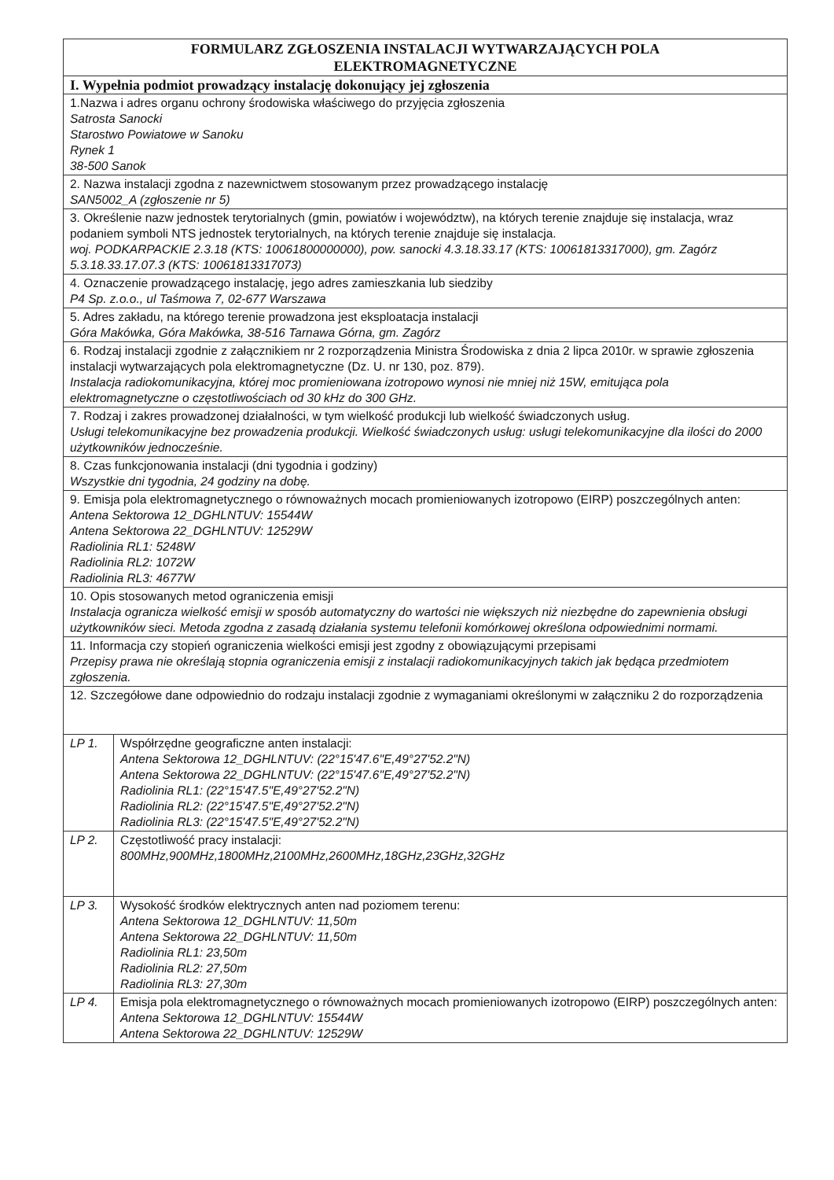| FORMULARZ ZGŁOSZENIA INSTALACJI WYTWARZAJĄCYCH POLA ELEKTROMAGNETYCZNE | |
| --- | --- |
| I. Wypełnia podmiot prowadzący instalację dokonujący jej zgłoszenia | |
| 1.Nazwa i adres organu ochrony środowiska właściwego do przyjęcia zgłoszenia Satrosta Sanocki Starostwo Powiatowe w Sanoku Rynek 1 38-500 Sanok | |
| 2. Nazwa instalacji zgodna z nazewnictwem stosowanym przez prowadzącego instalację SAN5002_A (zgłoszenie nr 5) | |
| 3. Określenie nazw jednostek terytorialnych (gmin, powiatów i województw), na których terenie znajduje się instalacja, wraz podaniem symboli NTS jednostek terytorialnych, na których terenie znajduje się instalacja. woj. PODKARPACKIE 2.3.18 (KTS: 10061800000000), pow. sanocki 4.3.18.33.17 (KTS: 10061813317000), gm. Zagórz 5.3.18.33.17.07.3 (KTS: 10061813317073) | |
| 4. Oznaczenie prowadzącego instalację, jego adres zamieszkania lub siedziby P4 Sp. z.o.o., ul Taśmowa 7, 02-677 Warszawa | |
| 5. Adres zakładu, na którego terenie prowadzona jest eksploatacja instalacji Góra Makówka, Góra Makówka, 38-516 Tarnawa Górna, gm. Zagórz | |
| 6. Rodzaj instalacji zgodnie z załącznikiem nr 2 rozporządzenia Ministra Środowiska z dnia 2 lipca 2010r. w sprawie zgłoszenia instalacji wytwarzających pola elektromagnetyczne (Dz. U. nr 130, poz. 879). Instalacja radiokomunikacyjna, której moc promieniowana izotropowo wynosi nie mniej niż 15W, emitująca pola elektromagnetyczne o częstotliwościach od 30 kHz do 300 GHz. | |
| 7. Rodzaj i zakres prowadzonej działalności, w tym wielkość produkcji lub wielkość świadczonych usług. Usługi telekomunikacyjne bez prowadzenia produkcji. Wielkość świadczonych usług: usługi telekomunikacyjne dla ilości do 2000 użytkowników jednocześnie. | |
| 8. Czas funkcjonowania instalacji (dni tygodnia i godziny) Wszystkie dni tygodnia, 24 godziny na dobę. | |
| 9. Emisja pola elektromagnetycznego o równoważnych mocach promieniowanych izotropowo (EIRP) poszczególnych anten: Antena Sektorowa 12_DGHLNTUV: 15544W Antena Sektorowa 22_DGHLNTUV: 12529W Radiolinia RL1: 5248W Radiolinia RL2: 1072W Radiolinia RL3: 4677W | |
| 10. Opis stosowanych metod ograniczenia emisji Instalacja ogranicza wielkość emisji w sposób automatyczny do wartości nie większych niż niezbędne do zapewnienia obsługi użytkowników sieci. Metoda zgodna z zasadą działania systemu telefonii komórkowej określona odpowiednimi normami. | |
| 11. Informacja czy stopień ograniczenia wielkości emisji jest zgodny z obowiązującymi przepisami Przepisy prawa nie określają stopnia ograniczenia emisji z instalacji radiokomunikacyjnych takich jak będąca przedmiotem zgłoszenia. | |
| 12. Szczegółowe dane odpowiednio do rodzaju instalacji zgodnie z wymaganiami określonymi w załączniku 2 do rozporządzenia | |
| LP 1. | Współrzędne geograficzne anten instalacji: Antena Sektorowa 12_DGHLNTUV: (22°15'47.6"E,49°27'52.2"N) Antena Sektorowa 22_DGHLNTUV: (22°15'47.6"E,49°27'52.2"N) Radiolinia RL1: (22°15'47.5"E,49°27'52.2"N) Radiolinia RL2: (22°15'47.5"E,49°27'52.2"N) Radiolinia RL3: (22°15'47.5"E,49°27'52.2"N) |
| LP 2. | Częstotliwość pracy instalacji: 800MHz,900MHz,1800MHz,2100MHz,2600MHz,18GHz,23GHz,32GHz |
| LP 3. | Wysokość środków elektrycznych anten nad poziomem terenu: Antena Sektorowa 12_DGHLNTUV: 11,50m Antena Sektorowa 22_DGHLNTUV: 11,50m Radiolinia RL1: 23,50m Radiolinia RL2: 27,50m Radiolinia RL3: 27,30m |
| LP 4. | Emisja pola elektromagnetycznego o równoważnych mocach promieniowanych izotropowo (EIRP) poszczególnych anten: Antena Sektorowa 12_DGHLNTUV: 15544W Antena Sektorowa 22_DGHLNTUV: 12529W |